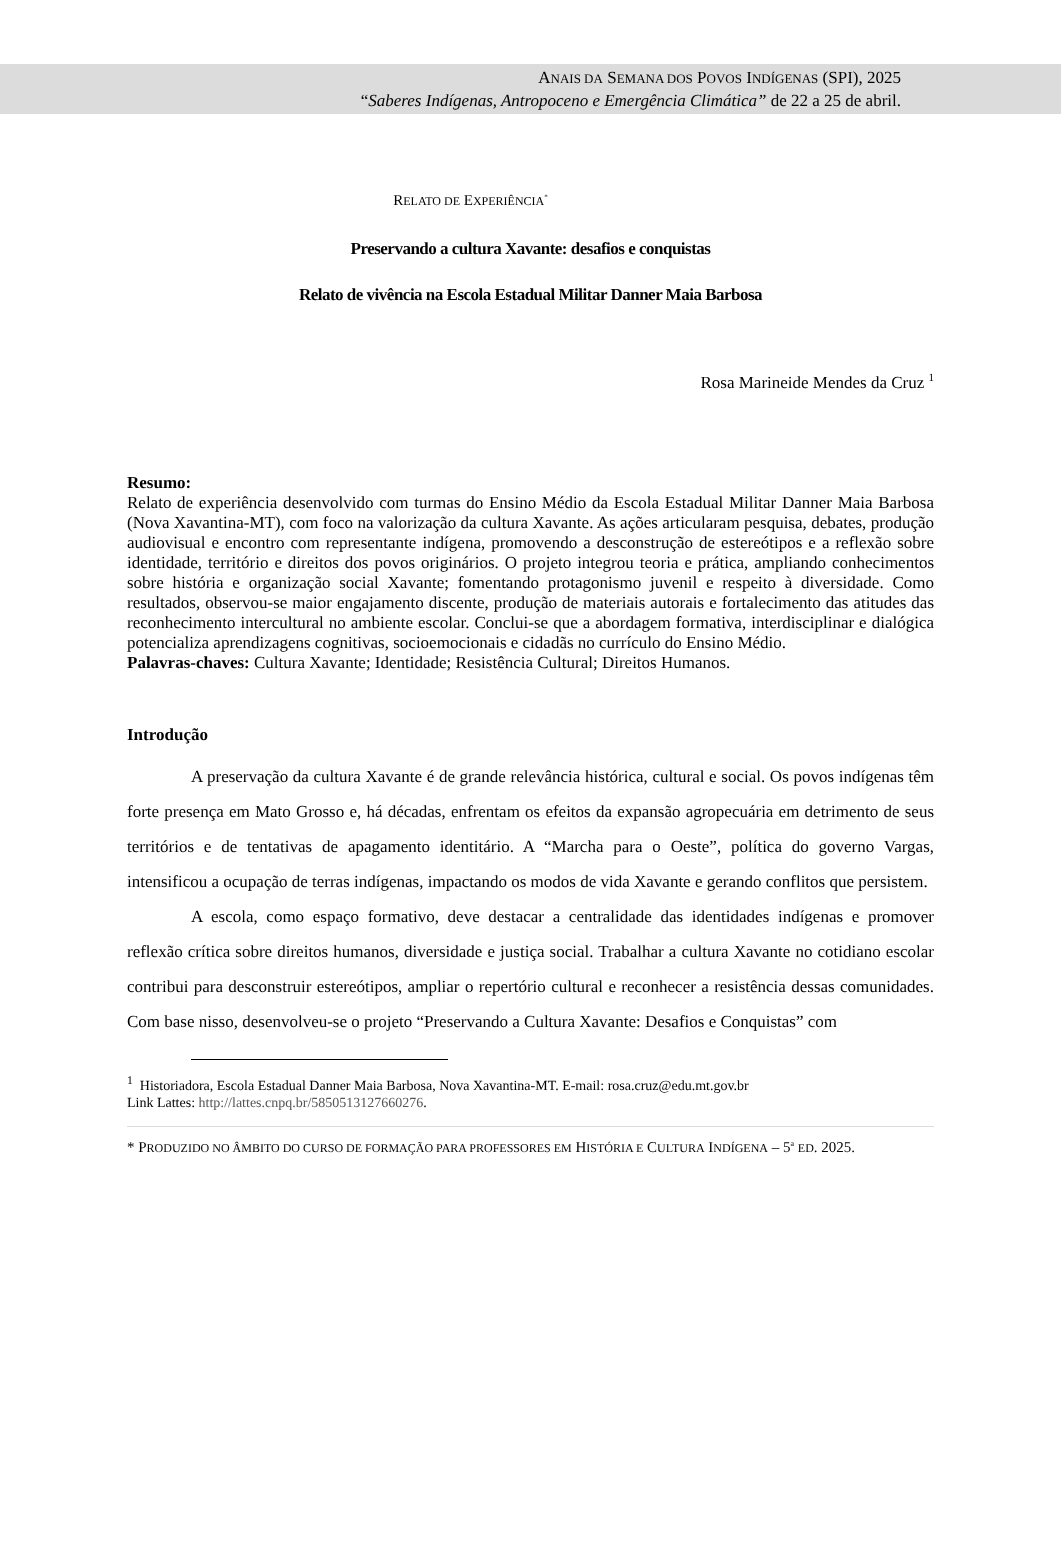ANAIS DA SEMANA DOS POVOS INDÍGENAS (SPI), 2025
“Saberes Indígenas, Antropoceno e Emergência Climática” de 22 a 25 de abril.
RELATO DE EXPERIÊNCIA<sup>*</sup>
Preservando a cultura Xavante: desafios e conquistas
Relato de vivência na Escola Estadual Militar Danner Maia Barbosa
Rosa Marineide Mendes da Cruz <sup>1</sup>
Resumo:
Relato de experiência desenvolvido com turmas do Ensino Médio da Escola Estadual Militar Danner Maia Barbosa (Nova Xavantina-MT), com foco na valorização da cultura Xavante. As ações articularam pesquisa, debates, produção audiovisual e encontro com representante indígena, promovendo a desconstrução de estereótipos e a reflexão sobre identidade, território e direitos dos povos originários. O projeto integrou teoria e prática, ampliando conhecimentos sobre história e organização social Xavante; fomentando protagonismo juvenil e respeito à diversidade. Como resultados, observou-se maior engajamento discente, produção de materiais autorais e fortalecimento das atitudes das reconhecimento intercultural no ambiente escolar. Conclui-se que a abordagem formativa, interdisciplinar e dialógica potencializa aprendizagens cognitivas, socioemocionais e cidadãs no currículo do Ensino Médio.
Palavras-chaves: Cultura Xavante; Identidade; Resistência Cultural; Direitos Humanos.
Introdução
A preservação da cultura Xavante é de grande relevância histórica, cultural e social. Os povos indígenas têm forte presença em Mato Grosso e, há décadas, enfrentam os efeitos da expansão agropecuária em detrimento de seus territórios e de tentativas de apagamento identitário. A “Marcha para o Oeste”, política do governo Vargas, intensificou a ocupação de terras indígenas, impactando os modos de vida Xavante e gerando conflitos que persistem.
A escola, como espaço formativo, deve destacar a centralidade das identidades indígenas e promover reflexão crítica sobre direitos humanos, diversidade e justiça social. Trabalhar a cultura Xavante no cotidiano escolar contribui para desconstruir estereótipos, ampliar o repertório cultural e reconhecer a resistência dessas comunidades. Com base nisso, desenvolveu-se o projeto “Preservando a Cultura Xavante: Desafios e Conquistas” com
<sup>1</sup> Historiadora, Escola Estadual Danner Maia Barbosa, Nova Xavantina-MT. E-mail: rosa.cruz@edu.mt.gov.br
Link Lattes: http://lattes.cnpq.br/5850513127660276.
* PRODUZIDO NO ÂMBITO DO CURSO DE FORMAÇÃO PARA PROFESSORES EM HISTÓRIA E CULTURA INDÍGENA – 5<sup>a</sup> ED. 2025.